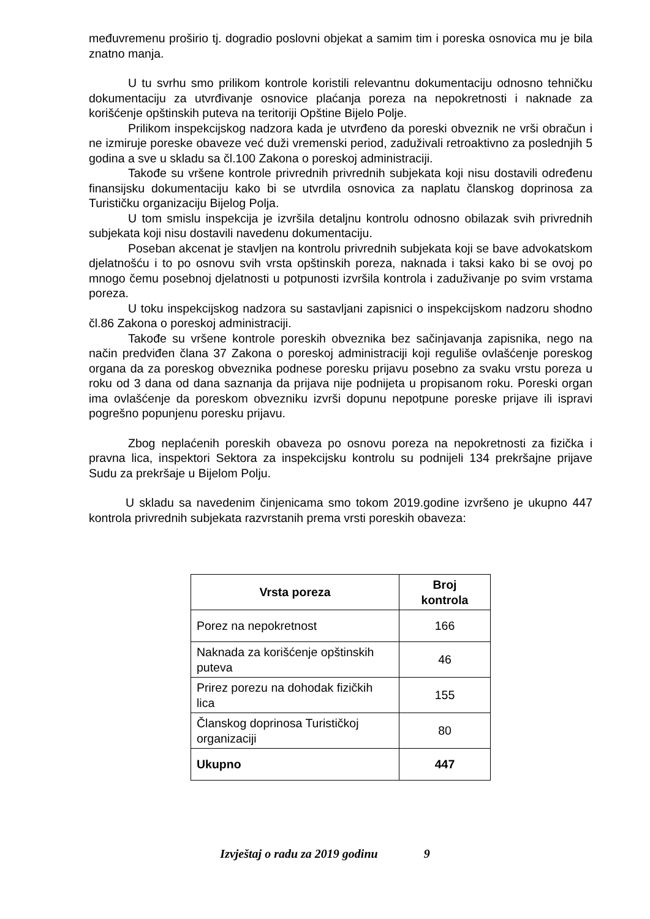međuvremenu proširio tj. dogradio poslovni objekat a samim tim i poreska osnovica mu je bila znatno manja.
U tu svrhu smo prilikom kontrole koristili relevantnu dokumentaciju odnosno tehničku dokumentaciju za utvrđivanje osnovice plaćanja poreza na nepokretnosti i naknade za korišćenje opštinskih puteva na teritoriji Opštine Bijelo Polje.
Prilikom inspekcijskog nadzora kada je utvrđeno da poreski obveznik ne vrši obračun i ne izmiruje poreske obaveze već duži vremenski period, zaduživali retroaktivno za poslednjih 5 godina a sve u skladu sa čl.100 Zakona o poreskoj administraciji.
Takođe su vršene kontrole privrednih privrednih subjekata koji nisu dostavili određenu finansijsku dokumentaciju kako bi se utvrdila osnovica za naplatu članskog doprinosa za Turističku organizaciju Bijelog Polja.
U tom smislu inspekcija je izvršila detaljnu kontrolu odnosno obilazak svih privrednih subjekata koji nisu dostavili navedenu dokumentaciju.
Poseban akcenat je stavljen na kontrolu privrednih subjekata koji se bave advokatskom djelatnošću i to po osnovu svih vrsta opštinskih poreza, naknada i taksi kako bi se ovoj po mnogo čemu posebnoj djelatnosti u potpunosti izvršila kontrola i zaduživanje po svim vrstama poreza.
U toku inspekcijskog nadzora su sastavljani zapisnici o inspekcijskom nadzoru shodno čl.86 Zakona o poreskoj administraciji.
Takođe su vršene kontrole poreskih obveznika bez sačinjavanja zapisnika, nego na način predviđen člana 37 Zakona o poreskoj administraciji koji reguliše ovlašćenje poreskog organa da za poreskog obveznika podnese poresku prijavu posebno za svaku vrstu poreza u roku od 3 dana od dana saznanja da prijava nije podnijeta u propisanom roku. Poreski organ ima ovlašćenje da poreskom obvezniku izvrši dopunu nepotpune poreske prijave ili ispravi pogrešno popunjenu poresku prijavu.
Zbog neplaćenih poreskih obaveza po osnovu poreza na nepokretnosti za fizička i pravna lica, inspektori Sektora za inspekcijsku kontrolu su podnijeli 134 prekršajne prijave Sudu za prekršaje u Bijelom Polju.
U skladu sa navedenim činjenicama smo tokom 2019.godine izvršeno je ukupno 447 kontrola privrednih subjekata razvrstanih prema vrsti poreskih obaveza:
| Vrsta poreza | Broj kontrola |
| --- | --- |
| Porez na nepokretnost | 166 |
| Naknada za korišćenje opštinskih puteva | 46 |
| Prirez porezu na dohodak fizičkih lica | 155 |
| Članskog doprinosa Turističkoj organizaciji | 80 |
| Ukupno | 447 |
Izvještaj o radu za 2019 godinu 9